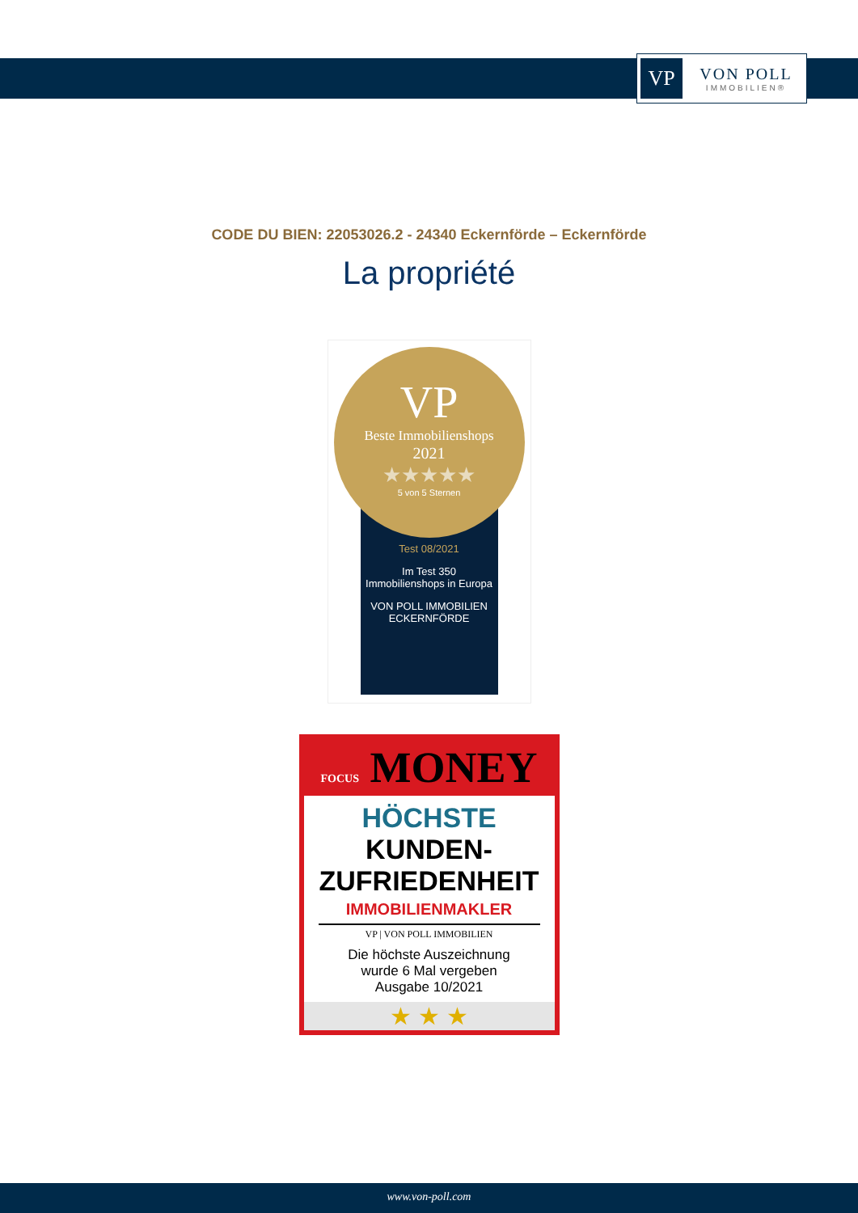VP
VON POLL
IMMOBILIEN®
CODE DU BIEN: 22053026.2 - 24340 Eckernförde – Eckernförde
La propriété
VP
Beste Immobilienshops
2021
★★★★★
5 von 5 Sternen
Test 08/2021
Im Test 350
Immobilienshops in Europa
VON POLL IMMOBILIEN
ECKERNFÖRDE
FOCUS MONEY
HÖCHSTE
KUNDEN-
ZUFRIEDENHEIT
IMMOBILIENMAKLER
VP | VON POLL IMMOBILIEN
Die höchste Auszeichnung
wurde 6 Mal vergeben
Ausgabe 10/2021
★ ★ ★
www.von-poll.com